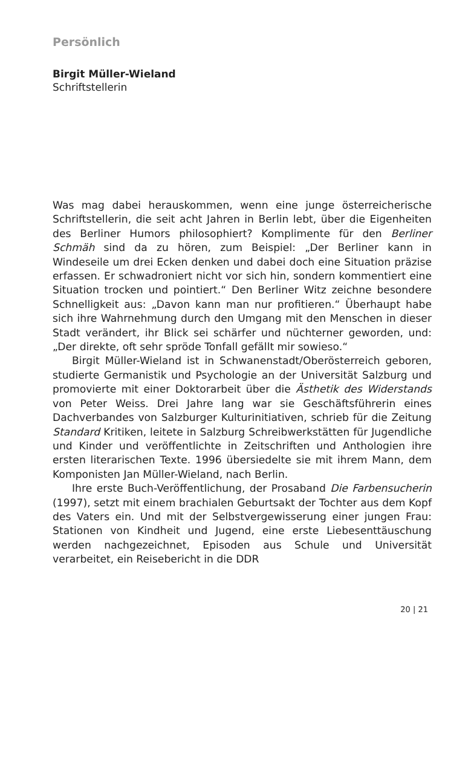Persönlich
Birgit Müller-Wieland
Schriftstellerin
Was mag dabei herauskommen, wenn eine junge österreicherische Schriftstellerin, die seit acht Jahren in Berlin lebt, über die Eigenheiten des Berliner Humors philosophiert? Komplimente für den Berliner Schmäh sind da zu hören, zum Beispiel: „Der Berliner kann in Windeseile um drei Ecken denken und dabei doch eine Situation präzise erfassen. Er schwadroniert nicht vor sich hin, sondern kommentiert eine Situation trocken und pointiert.“ Den Berliner Witz zeichne besondere Schnelligkeit aus: „Davon kann man nur profitieren.“ Überhaupt habe sich ihre Wahrnehmung durch den Umgang mit den Menschen in dieser Stadt verändert, ihr Blick sei schärfer und nüchterner geworden, und: „Der direkte, oft sehr spröde Tonfall gefällt mir sowieso.“
Birgit Müller-Wieland ist in Schwanenstadt/Oberösterreich geboren, studierte Germanistik und Psychologie an der Universität Salzburg und promovierte mit einer Doktorarbeit über die Ästhetik des Widerstands von Peter Weiss. Drei Jahre lang war sie Geschäftsführerin eines Dachverbandes von Salzburger Kulturinitiativen, schrieb für die Zeitung Standard Kritiken, leitete in Salzburg Schreibwerkstätten für Jugendliche und Kinder und veröffentlichte in Zeitschriften und Anthologien ihre ersten literarischen Texte. 1996 übersiedelte sie mit ihrem Mann, dem Komponisten Jan Müller-Wieland, nach Berlin.
Ihre erste Buch-Veröffentlichung, der Prosaband Die Farbensucherin (1997), setzt mit einem brachialen Geburtsakt der Tochter aus dem Kopf des Vaters ein. Und mit der Selbstvergewisserung einer jungen Frau: Stationen von Kindheit und Jugend, eine erste Liebesenttäuschung werden nachgezeichnet, Episoden aus Schule und Universität verarbeitet, ein Reisebericht in die DDR
20 | 21